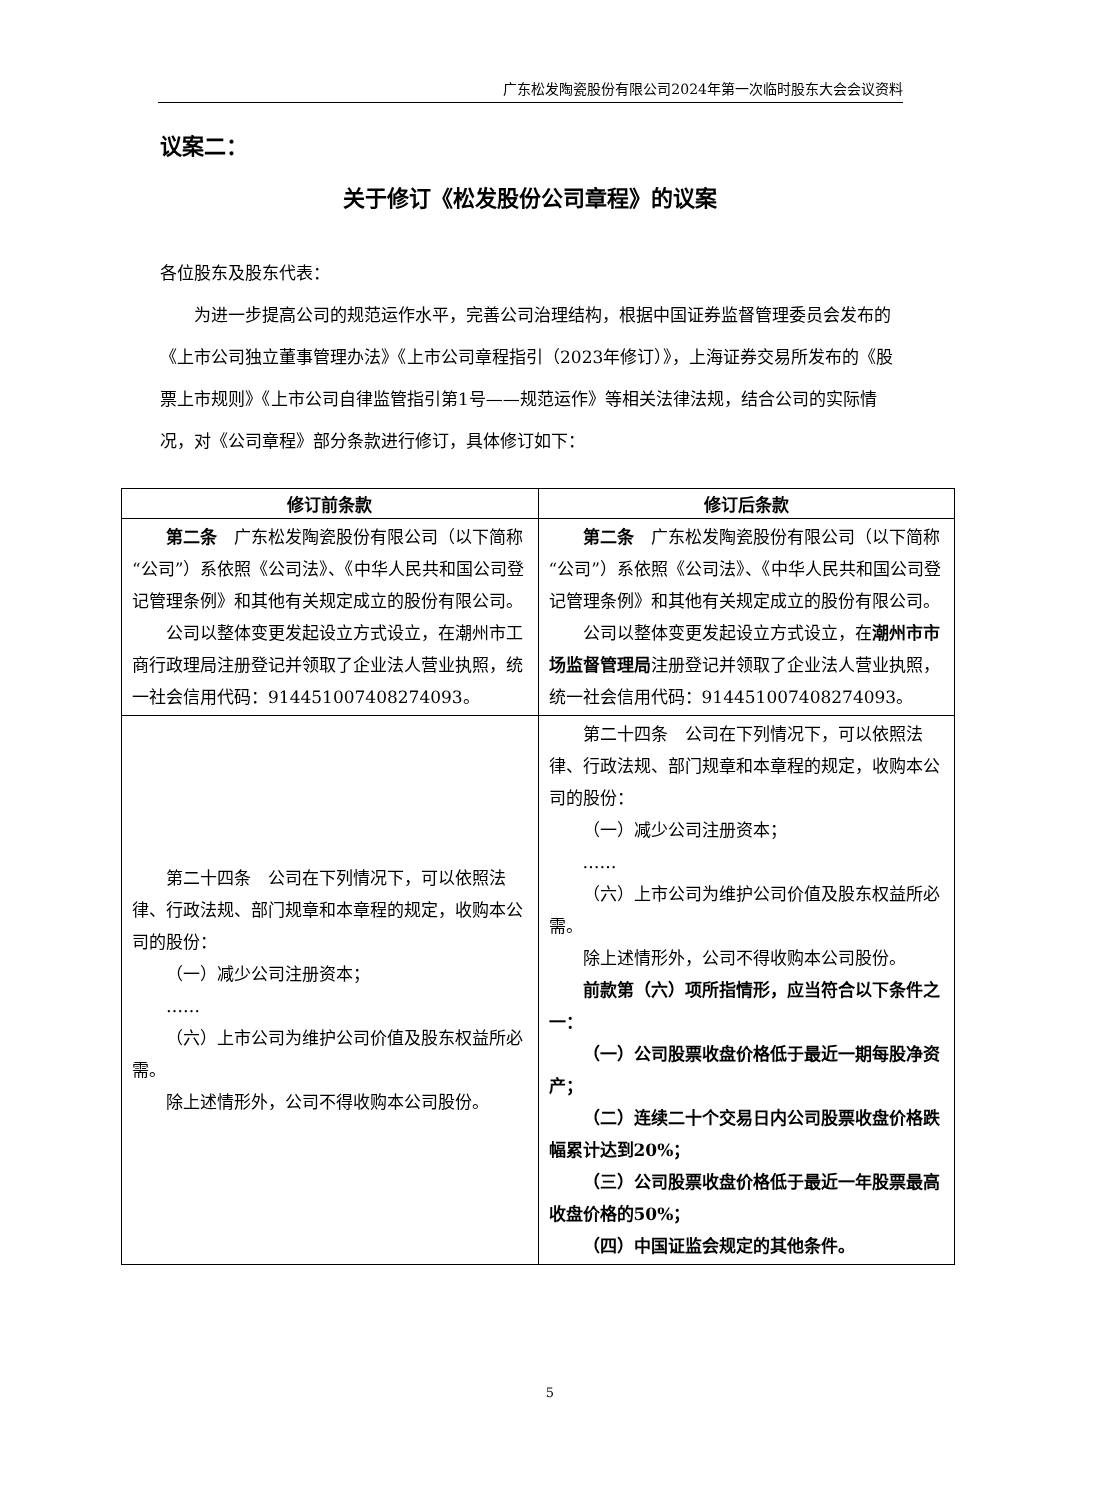广东松发陶瓷股份有限公司2024年第一次临时股东大会会议资料
议案二：
关于修订《松发股份公司章程》的议案
各位股东及股东代表：
为进一步提高公司的规范运作水平，完善公司治理结构，根据中国证券监督管理委员会发布的《上市公司独立董事管理办法》《上市公司章程指引（2023年修订）》，上海证券交易所发布的《股票上市规则》《上市公司自律监管指引第1号——规范运作》等相关法律法规，结合公司的实际情况，对《公司章程》部分条款进行修订，具体修订如下：
| 修订前条款 | 修订后条款 |
| --- | --- |
| 第二条 广东松发陶瓷股份有限公司（以下简称“公司”）系依照《公司法》、《中华人民共和国公司登记管理条例》和其他有关规定成立的股份有限公司。 公司以整体变更发起设立方式设立，在潮州市工商行政理局注册登记并领取了企业法人营业执照，统一社会信用代码：91445100740827409​3。 | 第二条 广东松发陶瓷股份有限公司（以下简称“公司”）系依照《公司法》、《中华人民共和国公司登记管理条例》和其他有关规定成立的股份有限公司。 公司以整体变更发起设立方式设立，在 潮州市市场监督管理局 注册登记并领取了企业法人营业执照，统一社会信用代码：914451007408274093。 |
| 第二十四条 公司在下列情况下，可以依照法律、行政法规、部门规章和本章程的规定，收购本公司的股份： （一）减少公司注册资本； …… （六）上市公司为维护公司价值及股东权益所必需。 除上述情形外，公司不得收购本公司股份。 | 第二十四条 公司在下列情况下，可以依照法律、行政法规、部门规章和本章程的规定，收购本公司的股份： （一）减少公司注册资本； …… （六）上市公司为维护公司价值及股东权益所必需。 除上述情形外，公司不得收购本公司股份。 前款第（六）项所指情形，应当符合以下条件之一： （一）公司股票收盘价格低于最近一期每股净资产； （二）连续二十个交易日内公司股票收盘价格跌幅累计达到20%； （三）公司股票收盘价格低于最近一年股票最高收盘价格的50%； （四）中国证监会规定的其他条件。 |
5